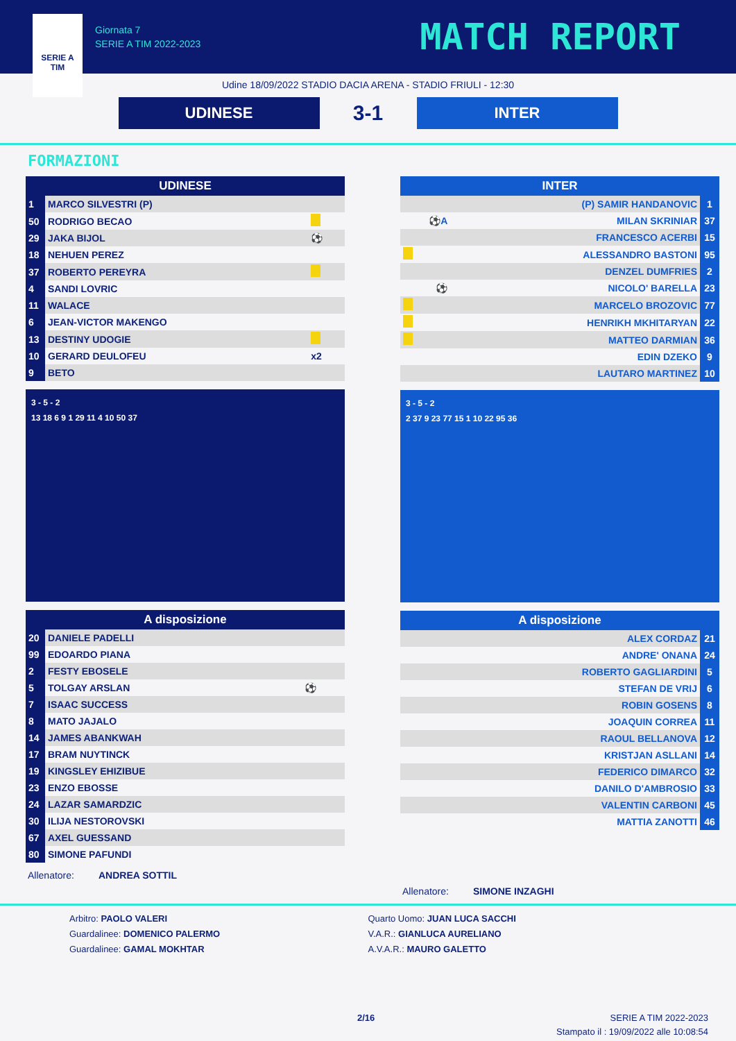SERIE A
TIM
Giornata 7
SERIE A TIM 2022-2023
MATCH REPORT
Udine 18/09/2022 STADIO DACIA ARENA - STADIO FRIULI - 12:30
UDINESE
3-1
INTER
FORMAZIONI
| UDINESE | | |
| --- | --- | --- |
| 1 | MARCO SILVESTRI (P) | |
| 50 | RODRIGO BECAO | |
| 29 | JAKA BIJOL | ⚽ |
| 18 | NEHUEN PEREZ | |
| 37 | ROBERTO PEREYRA | |
| 4 | SANDI LOVRIC | |
| 11 | WALACE | |
| 6 | JEAN-VICTOR MAKENGO | |
| 13 | DESTINY UDOGIE | |
| 10 | GERARD DEULOFEU | x2 |
| 9 | BETO | |
3 - 5 - 2
13 18 6 9 1 29 11 4 10 50 37
| A disposizione | | |
| --- | --- | --- |
| 20 | DANIELE PADELLI | |
| 99 | EDOARDO PIANA | |
| 2 | FESTY EBOSELE | |
| 5 | TOLGAY ARSLAN | ⚽ |
| 7 | ISAAC SUCCESS | |
| 8 | MATO JAJALO | |
| 14 | JAMES ABANKWAH | |
| 17 | BRAM NUYTINCK | |
| 19 | KINGSLEY EHIZIBUE | |
| 23 | ENZO EBOSSE | |
| 24 | LAZAR SAMARDZIC | |
| 30 | ILIJA NESTOROVSKI | |
| 67 | AXEL GUESSAND | |
| 80 | SIMONE PAFUNDI | |
Allenatore: ANDREA SOTTIL
| INTER | | |
| --- | --- | --- |
| | (P) SAMIR HANDANOVIC | 1 |
| ⚽A | MILAN SKRINIAR | 37 |
| | FRANCESCO ACERBI | 15 |
| | ALESSANDRO BASTONI | 95 |
| | DENZEL DUMFRIES | 2 |
| ⚽ | NICOLO' BARELLA | 23 |
| | MARCELO BROZOVIC | 77 |
| | HENRIKH MKHITARYAN | 22 |
| | MATTEO DARMIAN | 36 |
| | EDIN DZEKO | 9 |
| | LAUTARO MARTINEZ | 10 |
3 - 5 - 2
2 37 9 23 77 15 1 10 22 95 36
| A disposizione | | |
| --- | --- | --- |
| | ALEX CORDAZ | 21 |
| | ANDRE' ONANA | 24 |
| | ROBERTO GAGLIARDINI | 5 |
| | STEFAN DE VRIJ | 6 |
| | ROBIN GOSENS | 8 |
| | JOAQUIN CORREA | 11 |
| | RAOUL BELLANOVA | 12 |
| | KRISTJAN ASLLANI | 14 |
| | FEDERICO DIMARCO | 32 |
| | DANILO D'AMBROSIO | 33 |
| | VALENTIN CARBONI | 45 |
| | MATTIA ZANOTTI | 46 |
Allenatore: SIMONE INZAGHI
Arbitro: PAOLO VALERI
Guardalinee: DOMENICO PALERMO
Guardalinee: GAMAL MOKHTAR
Quarto Uomo: JUAN LUCA SACCHI
V.A.R.: GIANLUCA AURELIANO
A.V.A.R.: MAURO GALETTO
2/16 SERIE A TIM 2022-2023
Stampato il : 19/09/2022 alle 10:08:54